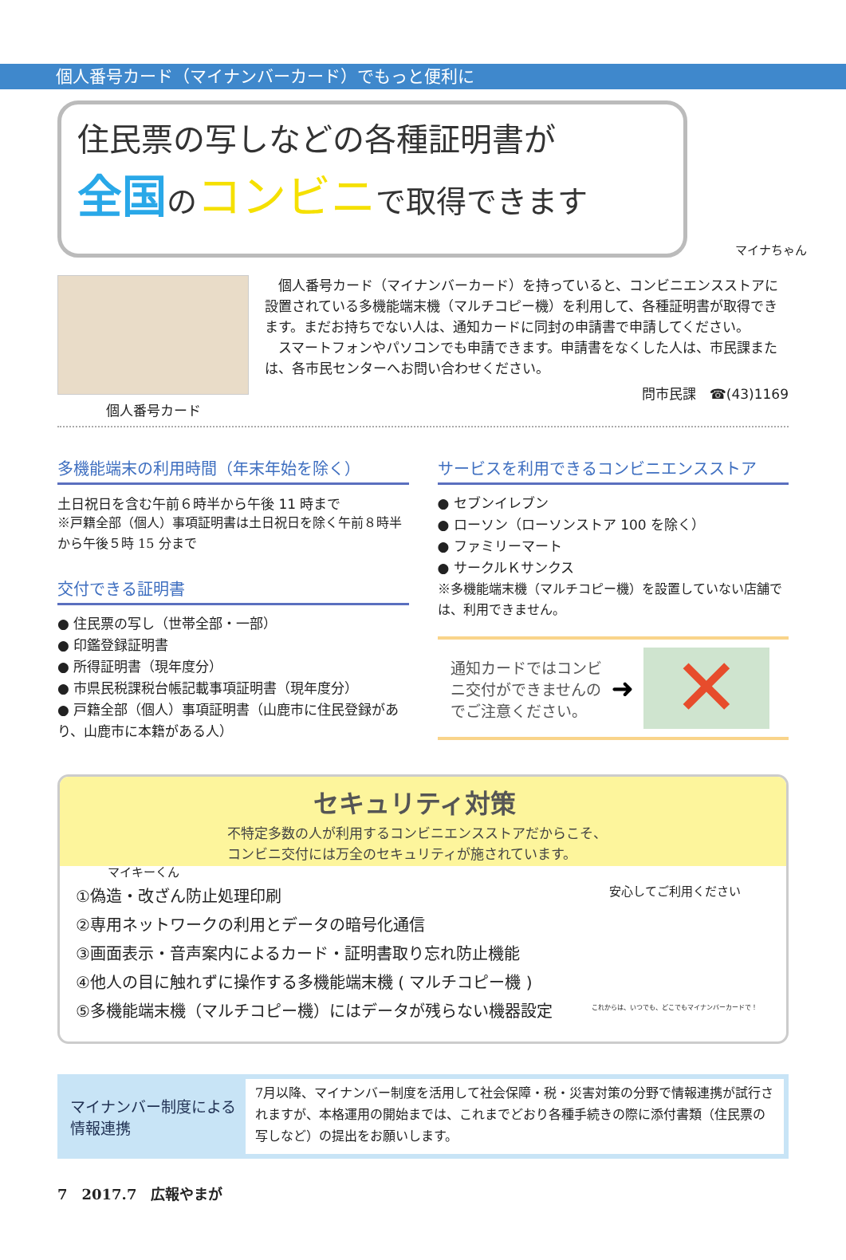個人番号カード（マイナンバーカード）でもっと便利に
住民票の写しなどの各種証明書が
全国のコンビニで取得できます
マイナちゃん
個人番号カード
　個人番号カード（マイナンバーカード）を持っていると、コンビニエンスストアに設置されている多機能端末機（マルチコピー機）を利用して、各種証明書が取得できます。まだお持ちでない人は、通知カードに同封の申請書で申請してください。
　スマートフォンやパソコンでも申請できます。申請書をなくした人は、市民課または、各市民センターへお問い合わせください。
問市民課　☎(43)1169
多機能端末の利用時間（年末年始を除く）
土日祝日を含む午前６時半から午後 11 時まで
※戸籍全部（個人）事項証明書は土日祝日を除く午前８時半から午後５時 15 分まで
交付できる証明書
● 住民票の写し（世帯全部・一部）
● 印鑑登録証明書
● 所得証明書（現年度分）
● 市県民税課税台帳記載事項証明書（現年度分）
● 戸籍全部（個人）事項証明書（山鹿市に住民登録があり、山鹿市に本籍がある人）
サービスを利用できるコンビニエンスストア
● セブンイレブン
● ローソン（ローソンストア 100 を除く）
● ファミリーマート
● サークルＫサンクス
※多機能端末機（マルチコピー機）を設置していない店舗では、利用できません。
通知カードではコンビニ交付ができませんのでご注意ください。
➜
✕
マイキーくん
セキュリティ対策
不特定多数の人が利用するコンビニエンスストアだからこそ、
コンビニ交付には万全のセキュリティが施されています。
①偽造・改ざん防止処理印刷
②専用ネットワークの利用とデータの暗号化通信
③画面表示・音声案内によるカード・証明書取り忘れ防止機能
④他人の目に触れずに操作する多機能端末機 ( マルチコピー機 )
⑤多機能端末機（マルチコピー機）にはデータが残らない機器設定
安心してご利用ください
これからは、いつでも、どこでもマイナンバーカードで！
マイナンバー制度による情報連携
7月以降、マイナンバー制度を活用して社会保障・税・災害対策の分野で情報連携が試行されますが、本格運用の開始までは、これまでどおり各種手続きの際に添付書類（住民票の写しなど）の提出をお願いします。
7　2017.7　広報やまが